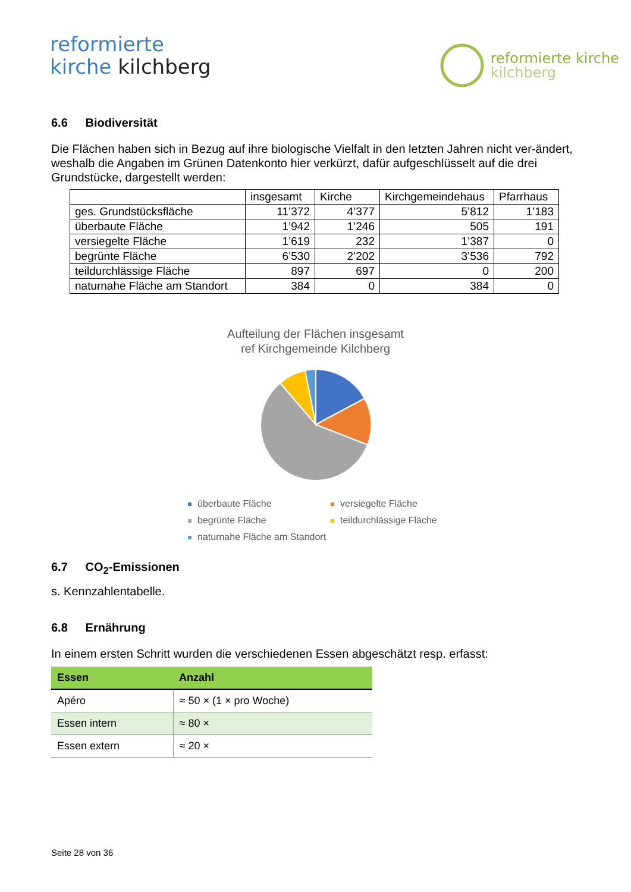reformierte
kirche kilchberg
reformierte kirche
kilchberg
6.6 Biodiversität
Die Flächen haben sich in Bezug auf ihre biologische Vielfalt in den letzten Jahren nicht ver-ändert, weshalb die Angaben im Grünen Datenkonto hier verkürzt, dafür aufgeschlüsselt auf die drei Grundstücke, dargestellt werden:
| | insgesamt | Kirche | Kirchgemeindehaus | Pfarrhaus |
| ges. Grundstücksfläche | 11’372 | 4’377 | 5’812 | 1’183 |
| überbaute Fläche | 1’942 | 1’246 | 505 | 191 |
| versiegelte Fläche | 1’619 | 232 | 1’387 | 0 |
| begrünte Fläche | 6’530 | 2’202 | 3’536 | 792 |
| teildurchlässige Fläche | 897 | 697 | 0 | 200 |
| naturnahe Fläche am Standort | 384 | 0 | 384 | 0 |
Aufteilung der Flächen insgesamt
ref Kirchgemeinde Kilchberg
überbaute Fläche
versiegelte Fläche
begrünte Fläche
teildurchlässige Fläche
naturnahe Fläche am Standort
6.7 CO<sub>2</sub>-Emissionen
s. Kennzahlentabelle.
6.8 Ernährung
In einem ersten Schritt wurden die verschiedenen Essen abgeschätzt resp. erfasst:
| Essen | Anzahl |
| --- | --- |
| Apéro | ≈ 50 × (1 × pro Woche) |
| Essen intern | ≈ 80 × |
| Essen extern | ≈ 20 × |
Seite 28 von 36